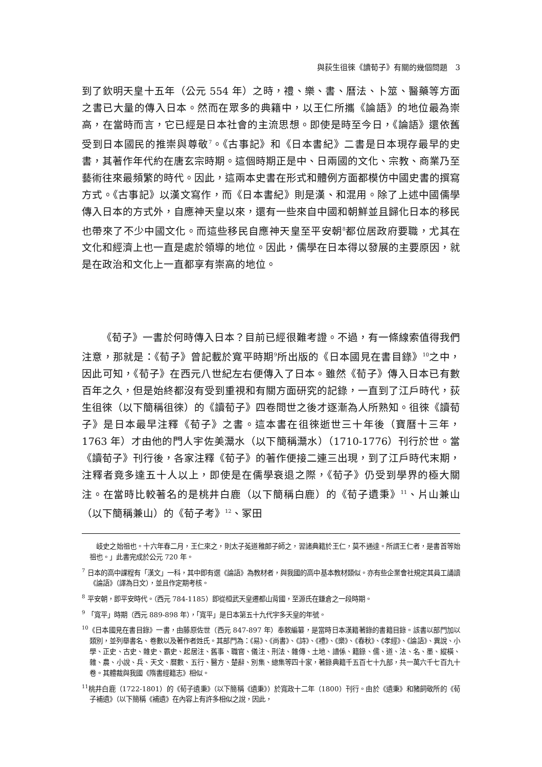與荻生徂徠《讀荀子》有關的幾個問題　3
到了欽明天皇十五年（公元 554 年）之時，禮、樂、書、曆法、卜筮、醫藥等方面之書已大量的傳入日本。然而在眾多的典籍中，以王仁所攜《論語》的地位最為崇高，在當時而言，它已經是日本社會的主流思想。即使是時至今日，《論語》還依舊受到日本國民的推崇與尊敬<sup>7</sup>。《古事記》和《日本書紀》二書是日本現存最早的史書，其著作年代約在唐玄宗時期。這個時期正是中、日兩國的文化、宗教、商業乃至藝術往來最頻繁的時代。因此，這兩本史書在形式和體例方面都模仿中國史書的撰寫方式。《古事記》以漢文寫作，而《日本書紀》則是漢、和混用。除了上述中國儒學傳入日本的方式外，自應神天皇以來，還有一些來自中國和朝鮮並且歸化日本的移民也帶來了不少中國文化。而這些移民自應神天皇至平安朝<sup>8</sup>都位居政府要職，尤其在文化和經濟上也一直是處於領導的地位。因此，儒學在日本得以發展的主要原因，就是在政治和文化上一直都享有崇高的地位。
《荀子》一書於何時傳入日本？目前已經很難考證。不過，有一條線索值得我們注意，那就是：《荀子》曾記載於寬平時期<sup>9</sup>所出版的《日本國見在書目錄》<sup>10</sup>之中，因此可知，《荀子》在西元八世紀左右便傳入了日本。雖然《荀子》傳入日本已有數百年之久，但是始終都沒有受到重視和有關方面研究的記錄，一直到了江戶時代，荻生徂徠（以下簡稱徂徠）的《讀荀子》四卷問世之後才逐漸為人所熟知。徂徠《讀荀子》是日本最早注釋《荀子》之書。這本書在徂徠逝世三十年後（寶曆十三年，1763 年）才由他的門人宇佐美灊水（以下簡稱灊水）（1710-1776）刊行於世。當《讀荀子》刊行後，各家注釋《荀子》的著作便接二連三出現，到了江戶時代末期，注釋者竟多達五十人以上，即使是在儒學衰退之際，《荀子》仍受到學界的極大關注。在當時比較著名的是桃井白鹿（以下簡稱白鹿）的《荀子遺秉》<sup>11</sup>、片山兼山（以下簡稱兼山）的《荀子考》<sup>12</sup>、冢田
　岐史之始祖也。十六年春二月，王仁來之，則太子菟道稚郎子師之，習諸典籍於王仁，莫不通達。所謂王仁者，是書首等始祖也。」此書完成於公元 720 年。
<sup>7</sup> 日本的高中課程有「漢文」一科，其中即有選《論語》為教材者，與我國的高中基本教材類似。亦有些企業會社規定其員工誦讀《論語》（譯為日文），並且作定期考核。
<sup>8</sup> 平安朝，即平安時代。（西元 784-1185）即從桓武天皇遷都山背國，至源氏在鎌倉之一段時期。
<sup>9</sup> 「寬平」時期（西元 889-898 年），「寬平」是日本第五十九代宇多天皇的年號。
<sup>10</sup>《日本國見在書目錄》一書，由藤原佐世（西元 847-897 年）奉敕編纂，是當時日本漢籍著錄的書籍目錄。該書以部門加以類別，並列舉書名、卷數以及著作者姓氏。其部門為：《易》、《尚書》、《詩》、《禮》、《樂》、《春秋》、《孝經》、《論語》、異說、小學、正史、古史、雜史、霸史、起居注、舊事、職官、儀注、刑法、雜傳、土地、譜係、籍錄、儒、道、法、名、墨、縱橫、雜、農、小說、兵、天文、曆數、五行、醫方、楚辭、別集、總集等四十家，著錄典籍千五百七十九部，共一萬六千七百九十卷。其體裁與我國《隋書經籍志》相似。
<sup>11</sup> 桃井白鹿（1722-1801）的《荀子遺秉》（以下簡稱《遺秉》）於寬政十二年（1800）刊行。由於《遺秉》和豬飼敬所的《荀子補遺》（以下簡稱《補遺》在內容上有許多相似之說，因此，